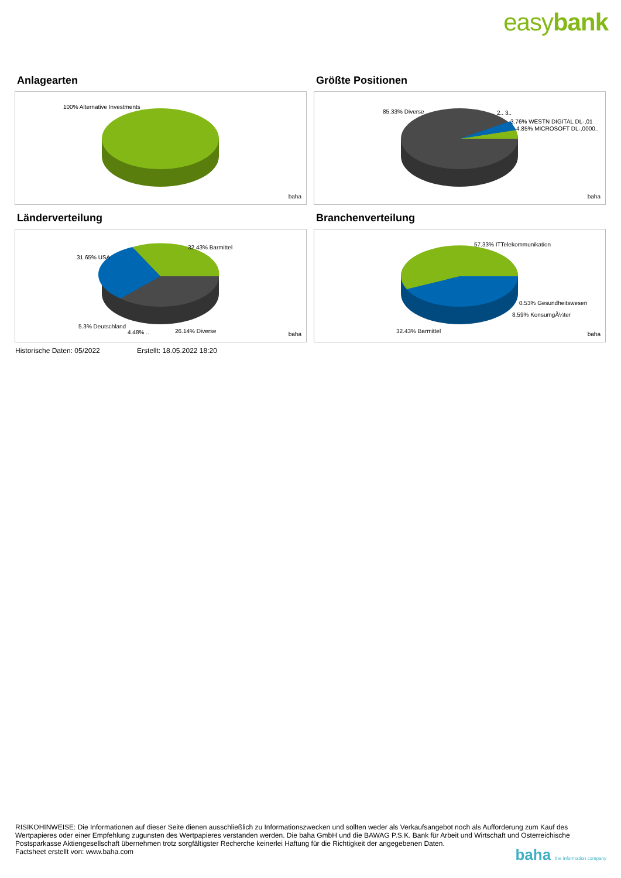easybank
Anlagearten
100% Alternative Investments
baha
Größte Positionen
85.33% Diverse 2.. 3..
3.76% WESTN DIGITAL DL-,01
4.85% MICROSOFT DL-,0000..
baha
Länderverteilung
32.43% Barmittel
31.65% USA
5.3% Deutschland
4.48% .. 26.14% Diverse baha
Branchenverteilung
57.33% ITTelekommunikation
0.53% Gesundheitswesen
8.59% KonsumgÃ¼ter
32.43% Barmittel baha
Historische Daten: 05/2022 Erstellt: 18.05.2022 18:20
RISIKOHINWEISE: Die Informationen auf dieser Seite dienen ausschließlich zu Informationszwecken und sollten weder als Verkaufsangebot noch als Aufforderung zum Kauf des Wertpapieres oder einer Empfehlung zugunsten des Wertpapieres verstanden werden. Die baha GmbH und die BAWAG P.S.K. Bank für Arbeit und Wirtschaft und Österreichische Postsparkasse Aktiengesellschaft übernehmen trotz sorgfältigster Recherche keinerlei Haftung für die Richtigkeit der angegebenen Daten.
Factsheet erstellt von: www.baha.com
baha the information company